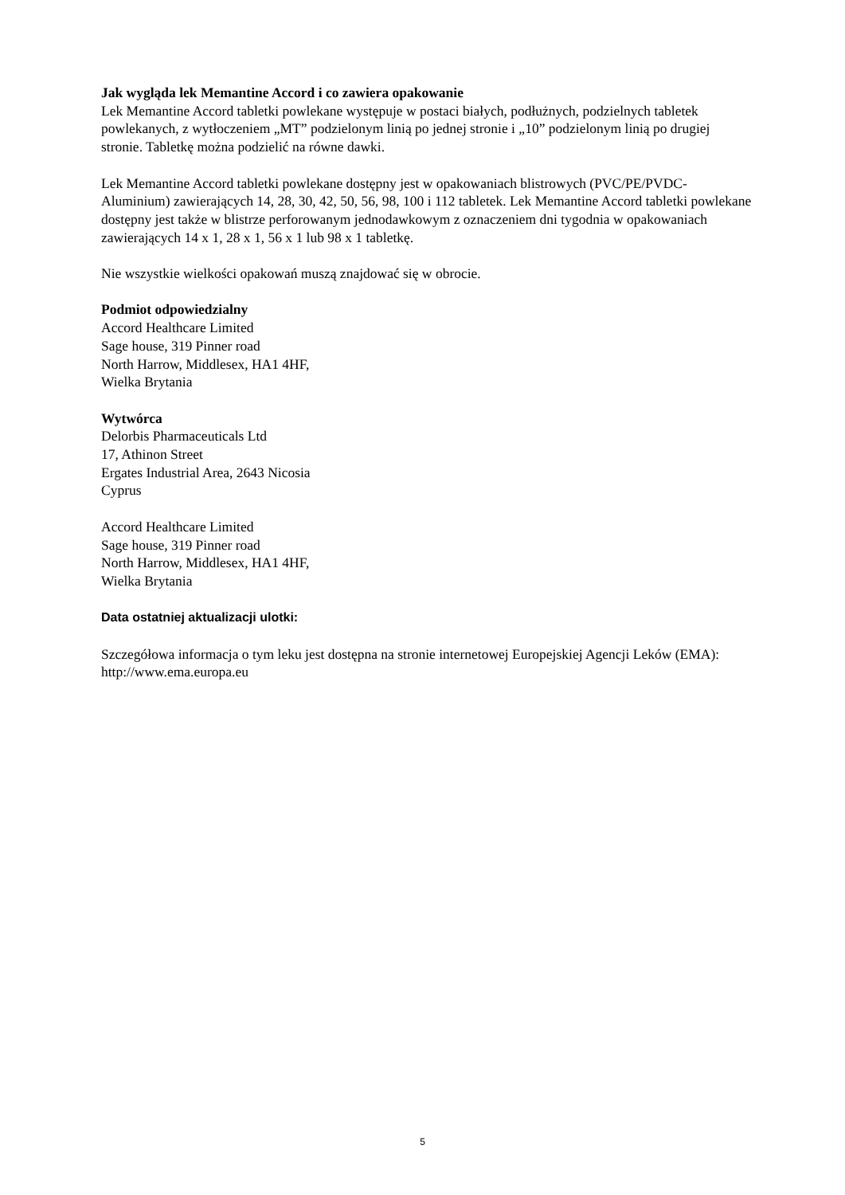Jak wygląda lek Memantine Accord i co zawiera opakowanie
Lek Memantine Accord tabletki powlekane występuje w postaci białych, podłużnych, podzielnych tabletek powlekanych, z wytłoczeniem „MT” podzielonym linią po jednej stronie i „10” podzielonym linią po drugiej stronie. Tabletkę można podzielić na równe dawki.
Lek Memantine Accord tabletki powlekane dostępny jest w opakowaniach blistrowych (PVC/PE/PVDC-Aluminium) zawierających 14, 28, 30, 42, 50, 56, 98, 100 i 112 tabletek. Lek Memantine Accord tabletki powlekane dostępny jest także w blistrze perforowanym jednodawkowym z oznaczeniem dni tygodnia w opakowaniach zawierających 14 x 1, 28 x 1, 56 x 1 lub 98 x 1 tabletkę.
Nie wszystkie wielkości opakowań muszą znajdować się w obrocie.
Podmiot odpowiedzialny
Accord Healthcare Limited
Sage house, 319 Pinner road
North Harrow, Middlesex, HA1 4HF,
Wielka Brytania
Wytwórca
Delorbis Pharmaceuticals Ltd
17, Athinon Street
Ergates Industrial Area, 2643 Nicosia
Cyprus
Accord Healthcare Limited
Sage house, 319 Pinner road
North Harrow, Middlesex, HA1 4HF,
Wielka Brytania
Data ostatniej aktualizacji ulotki:
Szczegółowa informacja o tym leku jest dostępna na stronie internetowej Europejskiej Agencji Leków (EMA): http://www.ema.europa.eu
5